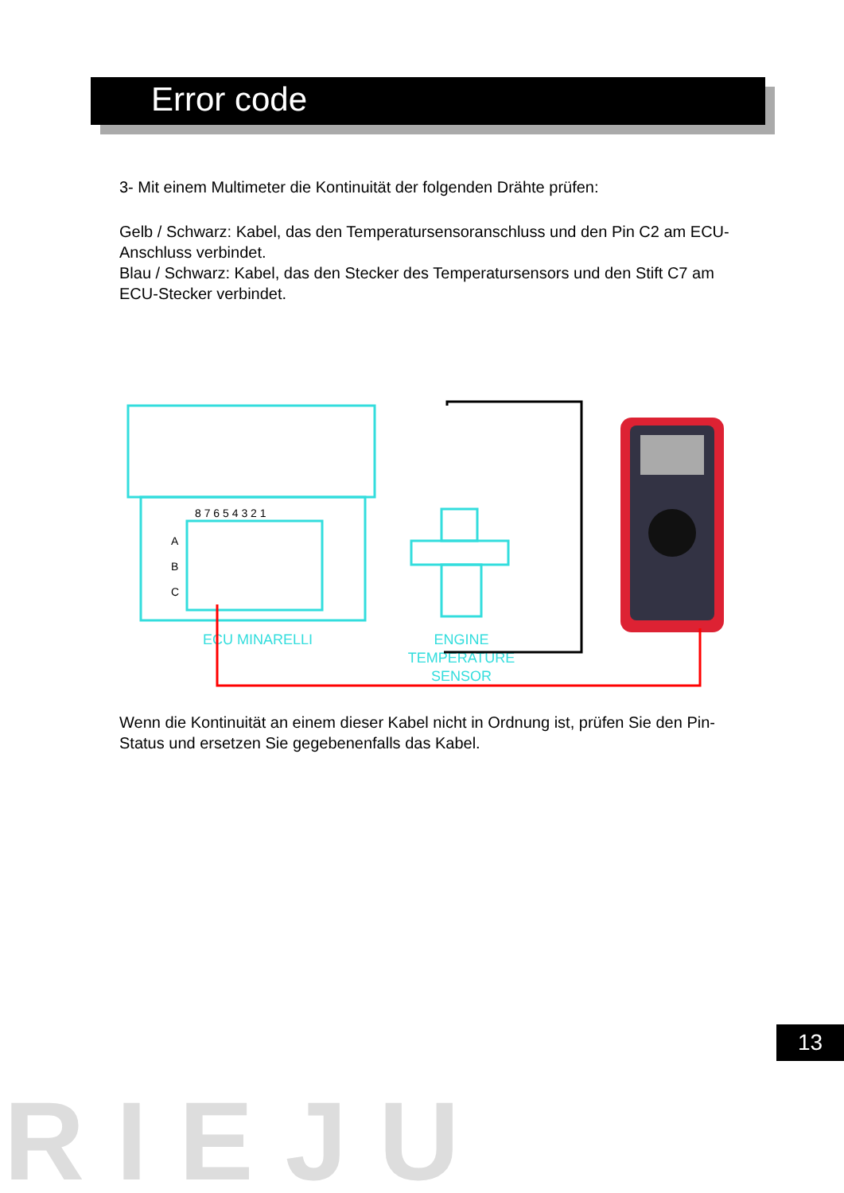Error code
3- Mit einem Multimeter die Kontinuität der folgenden Drähte prüfen:
Gelb / Schwarz: Kabel, das den Temperatursensoranschluss und den Pin C2 am ECU-Anschluss verbindet.
Blau / Schwarz: Kabel, das den Stecker des Temperatursensors und den Stift C7 am ECU-Stecker verbindet.
8 7 6 5 4 3 2 1
A
B
C
ECU MINARELLI
ENGINE
TEMPERATURE
SENSOR
Wenn die Kontinuität an einem dieser Kabel nicht in Ordnung ist, prüfen Sie den Pin-Status und ersetzen Sie gegebenenfalls das Kabel.
13
RIEJU